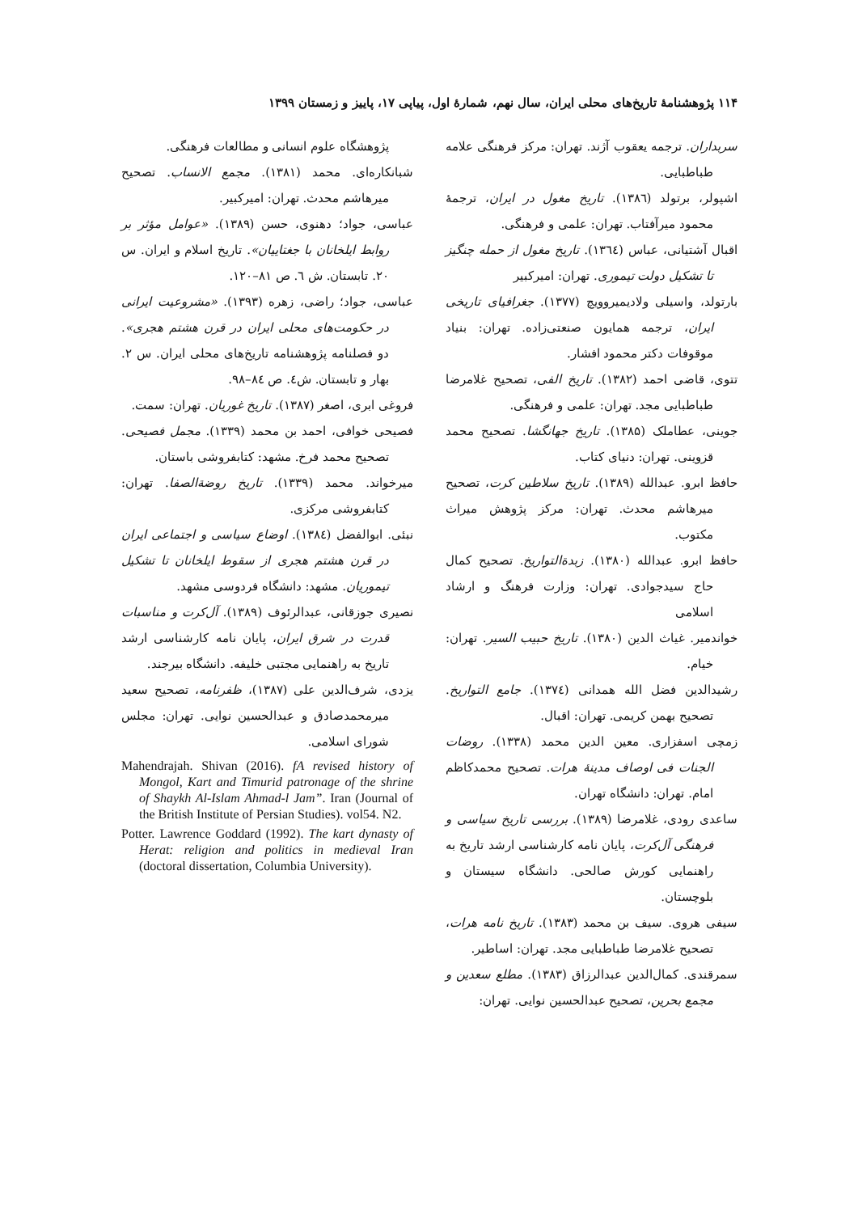۱۱۴ پژوهشنامهٔ تاریخ‌های محلی ایران، سال نهم، شمارهٔ اول، پیاپی ۱۷، پاییز و زمستان ۱۳۹۹
سربداران. ترجمه یعقوب آژند. تهران: مرکز فرهنگی علامه طباطبایی.
اشپولر، برتولد (۱۳۸٦). تاریخ مغول در ایران، ترجمهٔ محمود میرآفتاب. تهران: علمی و فرهنگی.
اقبال آشتیانی، عباس (۱۳٦٤). تاریخ مغول از حمله چنگیز تا تشکیل دولت تیموری. تهران: امیرکبیر
بارتولد، واسیلی ولادیمیروویچ (۱۳۷۷). جغرافیای تاریخی ایران، ترجمه همایون صنعتی‌زاده. تهران: بنیاد موقوفات دکتر محمود افشار.
تتوی، قاضی احمد (۱۳۸۲). تاریخ الفی، تصحیح غلامرضا طباطبایی مجد. تهران: علمی و فرهنگی.
جوینی، عطاملک (۱۳۸۵). تاریخ جهانگشا. تصحیح محمد قزوینی. تهران: دنیای کتاب.
حافظ ابرو. عبدالله (۱۳۸۹). تاریخ سلاطین کرت، تصحیح میرهاشم محدث. تهران: مرکز پژوهش میراث مکتوب.
حافظ ابرو. عبدالله (۱۳۸۰). زبدةالتواریخ. تصحیح کمال حاج سیدجوادی. تهران: وزارت فرهنگ و ارشاد اسلامی
خواندمیر. غیاث الدین (۱۳۸۰). تاریخ حبیب السیر. تهران: خیام.
رشیدالدین فضل الله همدانی (۱۳۷٤). جامع التواریخ. تصحیح بهمن کریمی. تهران: اقبال.
زمچی اسفزاری. معین الدین محمد (۱۳۳۸). روضات الجنات فی اوصاف مدینهٔ هرات. تصحیح محمدکاظم امام. تهران: دانشگاه تهران.
ساعدی رودی، غلامرضا (۱۳۸۹). بررسی تاریخ سیاسی و فرهنگی آل‌کرت، پایان نامه کارشناسی ارشد تاریخ به راهنمایی کورش صالحی. دانشگاه سیستان و بلوچستان.
سیفی هروی. سیف بن محمد (۱۳۸۳). تاریخ نامه هرات، تصحیح غلامرضا طباطبایی مجد. تهران: اساطیر.
سمرقندی. کمال‌الدین عبدالرزاق (۱۳۸۳). مطلع سعدین و مجمع بحرین، تصحیح عبدالحسین نوایی. تهران:
پژوهشگاه علوم انسانی و مطالعات فرهنگی.
شبانکاره‌ای. محمد (۱۳۸۱). مجمع الانساب. تصحیح میرهاشم محدث. تهران: امیرکبیر.
عباسی، جواد؛ دهنوی، حسن (۱۳۸۹). «عوامل مؤثر بر روابط ایلخانان با جغتاییان». تاریخ اسلام و ایران. س ۲۰. تابستان. ش ٦. ص ۸۱–۱۲۰.
عباسی، جواد؛ راضی، زهره (۱۳۹۳). «مشروعیت ایرانی در حکومت‌های محلی ایران در قرن هشتم هجری». دو فصلنامه پژوهشنامه تاریخ‌های محلی ایران. س ۲. بهار و تابستان. ش٤. ص ۸٤–۹۸.
فروغی ابری، اصغر (۱۳۸۷). تاریخ غوریان. تهران: سمت.
فصیحی خوافی، احمد بن محمد (۱۳۳۹). مجمل فصیحی. تصحیح محمد فرخ. مشهد: کتابفروشی باستان.
میرخواند. محمد (۱۳۳۹). تاریخ روضةالصفا. تهران: کتابفروشی مرکزی.
نبئی. ابوالفضل (۱۳۸٤). اوضاع سیاسی و اجتماعی ایران در قرن هشتم هجری از سقوط ایلخانان تا تشکیل تیموریان. مشهد: دانشگاه فردوسی مشهد.
نصیری جوزقانی، عبدالرئوف (۱۳۸۹). آل‌کرت و مناسبات قدرت در شرق ایران، پایان نامه کارشناسی ارشد تاریخ به راهنمایی مجتبی خلیفه. دانشگاه بیرجند.
یزدی، شرف‌الدین علی (۱۳۸۷)، ظفرنامه، تصحیح سعید میرمحمدصادق و عبدالحسین نوایی. تهران: مجلس شورای اسلامی.
Mahendrajah. Shivan (2016). fA revised history of Mongol, Kart and Timurid patronage of the shrine of Shaykh Al-Islam Ahmad-l Jam”. Iran (Journal of the British Institute of Persian Studies). vol54. N2.
Potter. Lawrence Goddard (1992). The kart dynasty of Herat: religion and politics in medieval Iran (doctoral dissertation, Columbia University).